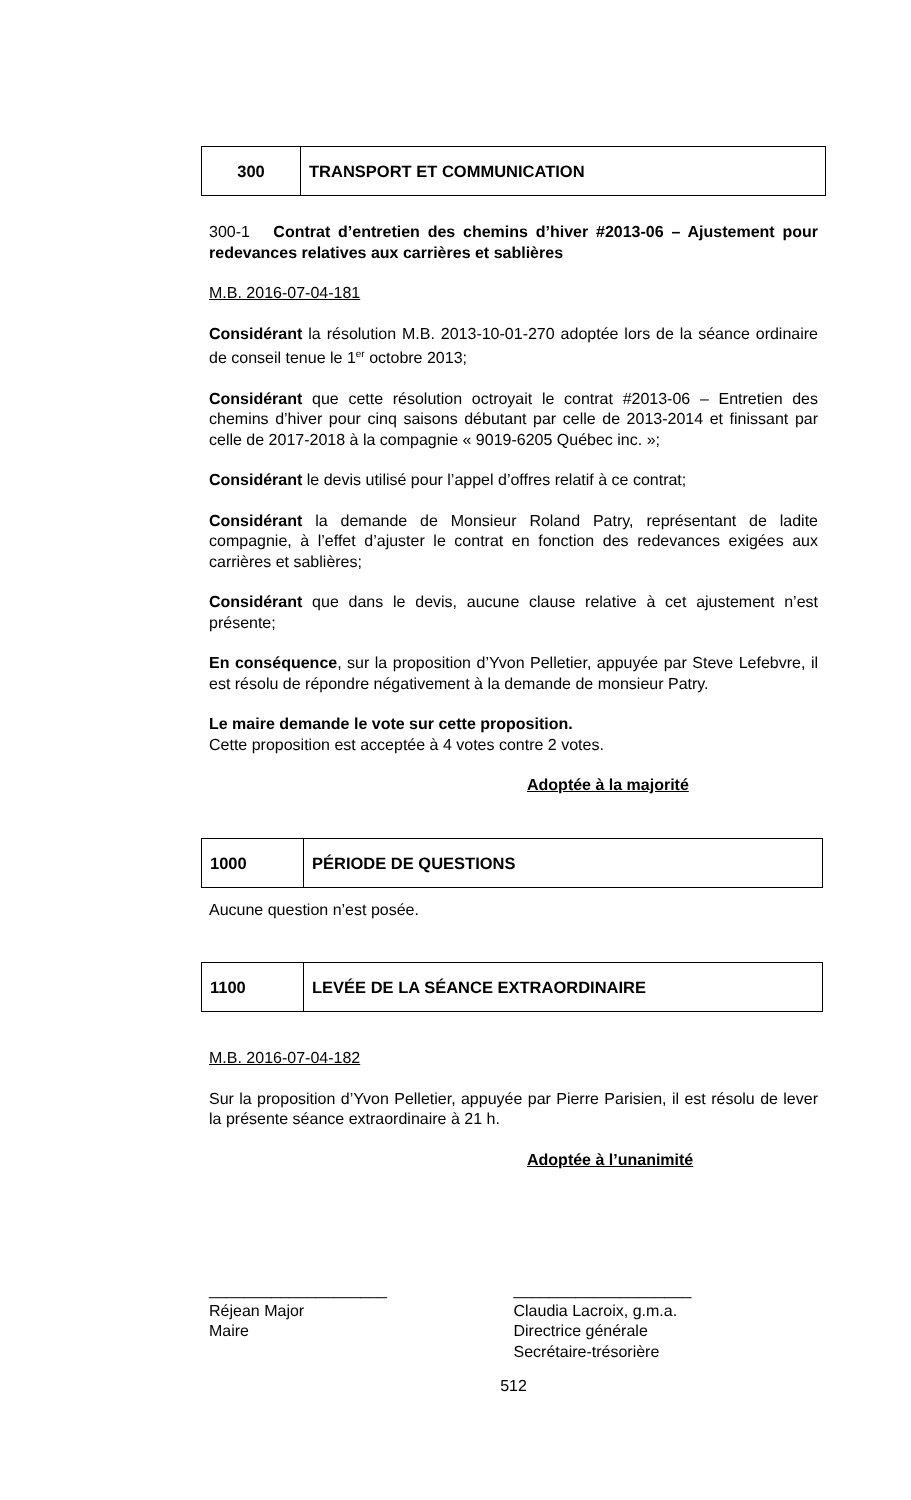| 300 | TRANSPORT ET COMMUNICATION |
300-1 Contrat d’entretien des chemins d’hiver #2013-06 – Ajustement pour redevances relatives aux carrières et sablières
M.B. 2016-07-04-181
Considérant la résolution M.B. 2013-10-01-270 adoptée lors de la séance ordinaire de conseil tenue le 1<sup>er</sup> octobre 2013;
Considérant que cette résolution octroyait le contrat #2013-06 – Entretien des chemins d’hiver pour cinq saisons débutant par celle de 2013-2014 et finissant par celle de 2017-2018 à la compagnie « 9019-6205 Québec inc. »;
Considérant le devis utilisé pour l’appel d’offres relatif à ce contrat;
Considérant la demande de Monsieur Roland Patry, représentant de ladite compagnie, à l’effet d’ajuster le contrat en fonction des redevances exigées aux carrières et sablières;
Considérant que dans le devis, aucune clause relative à cet ajustement n’est présente;
En conséquence, sur la proposition d’Yvon Pelletier, appuyée par Steve Lefebvre, il est résolu de répondre négativement à la demande de monsieur Patry.
Le maire demande le vote sur cette proposition.
Cette proposition est acceptée à 4 votes contre 2 votes.
Adoptée à la majorité
| 1000 | PÉRIODE DE QUESTIONS |
Aucune question n’est posée.
| 1100 | LEVÉE DE LA SÉANCE EXTRAORDINAIRE |
M.B. 2016-07-04-182
Sur la proposition d’Yvon Pelletier, appuyée par Pierre Parisien, il est résolu de lever la présente séance extraordinaire à 21 h.
Adoptée à l’unanimité
____________________
Réjean Major
Maire
____________________
Claudia Lacroix, g.m.a.
Directrice générale
Secrétaire-trésorière
512